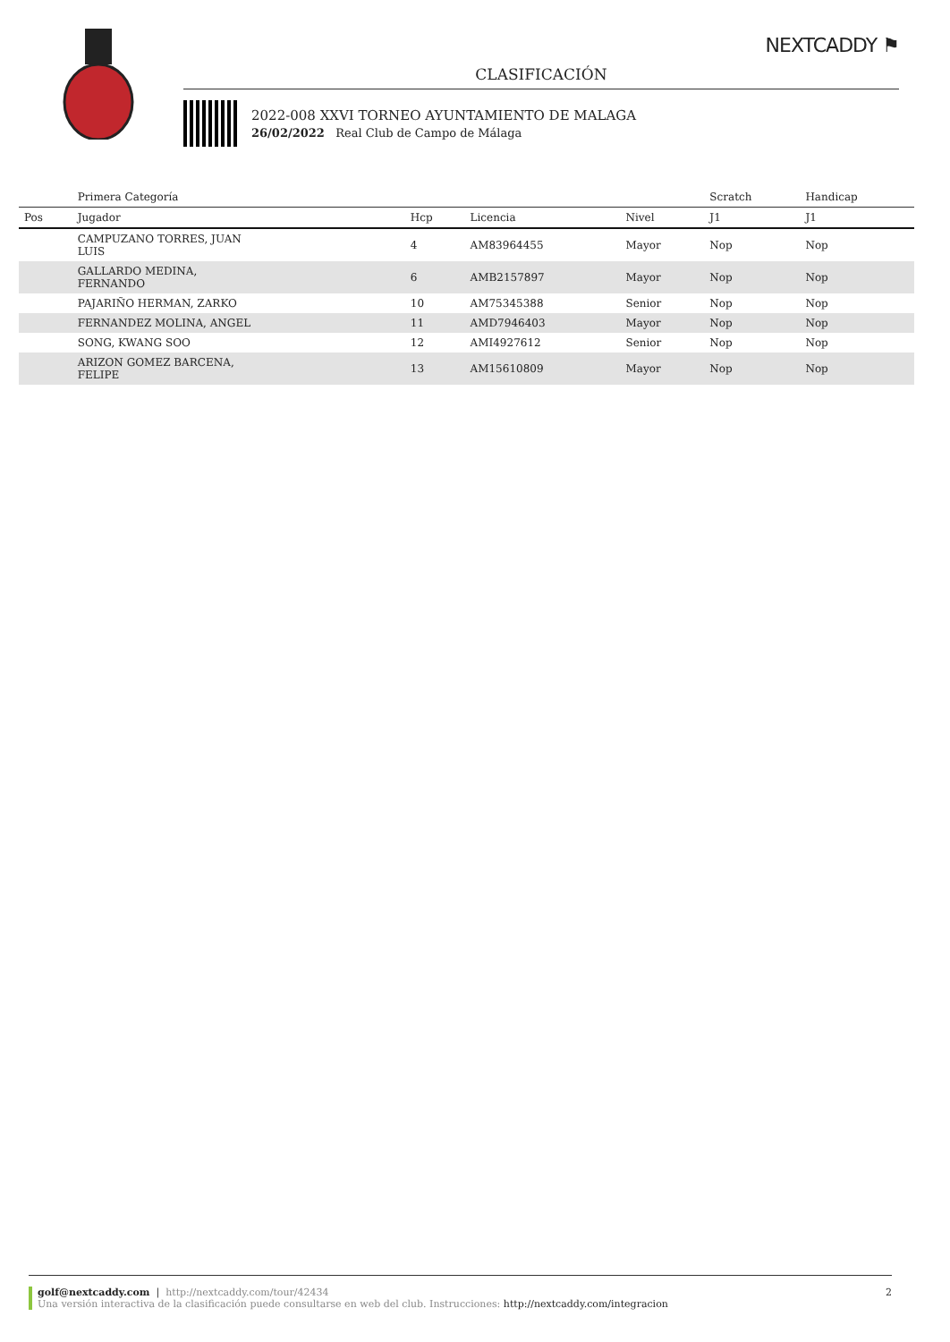NEXTCADDY ⚑
CLASIFICACIÓN
2022-008 XXVI TORNEO AYUNTAMIENTO DE MALAGA
26/02/2022 Real Club de Campo de Málaga
| | Primera Categoría | | | | Scratch | Handicap |
| --- | --- | --- | --- | --- | --- | --- |
| Pos | Jugador | Hcp | Licencia | Nivel | J1 | J1 |
| | CAMPUZANO TORRES, JUAN LUIS | 4 | AM83964455 | Mayor | Nop | Nop |
| | GALLARDO MEDINA, FERNANDO | 6 | AMB2157897 | Mayor | Nop | Nop |
| | PAJARIÑO HERMAN, ZARKO | 10 | AM75345388 | Senior | Nop | Nop |
| | FERNANDEZ MOLINA, ANGEL | 11 | AMD7946403 | Mayor | Nop | Nop |
| | SONG, KWANG SOO | 12 | AMI4927612 | Senior | Nop | Nop |
| | ARIZON GOMEZ BARCENA, FELIPE | 13 | AM15610809 | Mayor | Nop | Nop |
golf@nextcaddy.com | http://nextcaddy.com/tour/42434 2
Una versión interactiva de la clasificación puede consultarse en web del club. Instrucciones: http://nextcaddy.com/integracion